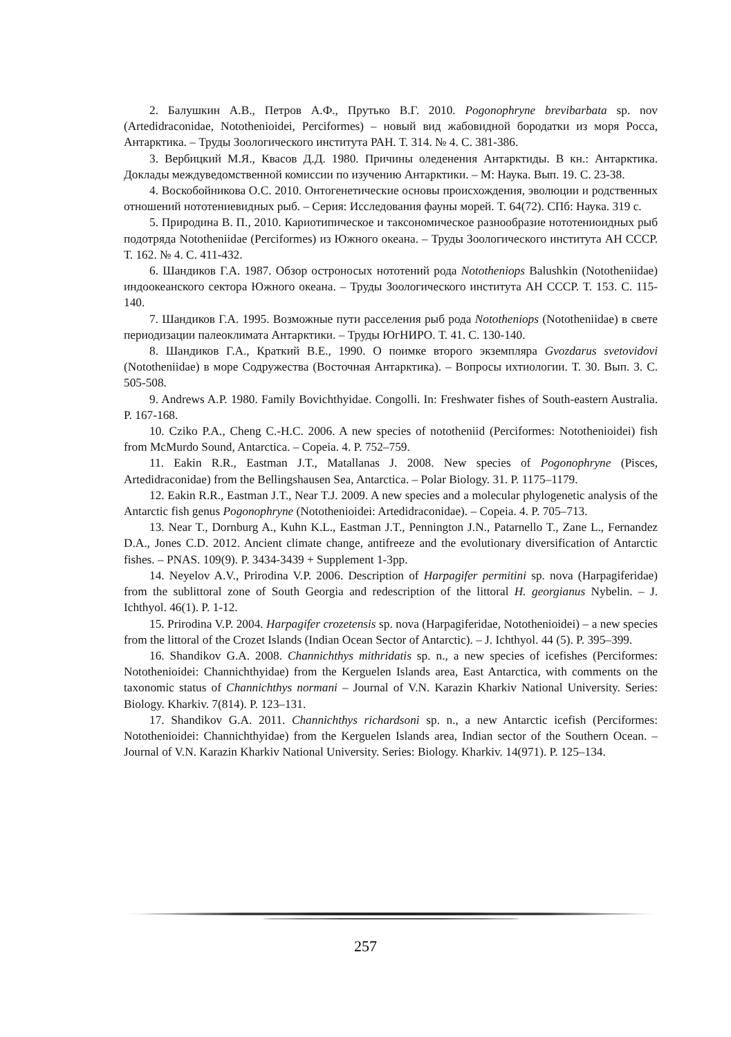2. Балушкин А.В., Петров А.Ф., Прутько В.Г. 2010. Pogonophryne brevibarbata sp. nov (Artedidraconidae, Notothenioidei, Perciformes) – новый вид жабовидной бородатки из моря Росса, Антарктика. – Труды Зоологического института РАН. Т. 314. № 4. С. 381-386.
3. Вербицкий М.Я., Квасов Д.Д. 1980. Причины оледенения Антарктиды. В кн.: Антарктика. Доклады междуведомственной комиссии по изучению Антарктики. – М: Наука. Вып. 19. С. 23-38.
4. Воскобойникова О.С. 2010. Онтогенетические основы происхождения, эволюции и родственных отношений нототениевидных рыб. – Серия: Исследования фауны морей. Т. 64(72). СПб: Наука. 319 с.
5. Природина В. П., 2010. Кариотипическое и таксономическое разнообразие нототениоидных рыб подотряда Nototheniidae (Perciformes) из Южного океана. – Труды Зоологического института АН СССР. Т. 162. № 4. С. 411-432.
6. Шандиков Г.А. 1987. Обзор остроносых нототений рода Nototheniops Balushkin (Nototheniidae) индоокеанского сектора Южного океана. – Труды Зоологического института АН СССР. Т. 153. С. 115-140.
7. Шандиков Г.А. 1995. Возможные пути расселения рыб рода Nototheniops (Nototheniidae) в свете периодизации палеоклимата Антарктики. – Труды ЮгНИРО. Т. 41. С. 130-140.
8. Шандиков Г.А., Краткий В.Е., 1990. О поимке второго экземпляра Gvozdarus svetovidovi (Nototheniidae) в море Содружества (Восточная Антарктика). – Вопросы ихтиологии. Т. 30. Вып. 3. С. 505-508.
9. Andrews A.P. 1980. Family Bovichthyidae. Congolli. In: Freshwater fishes of South-eastern Australia. P. 167-168.
10. Cziko P.A., Cheng C.-H.C. 2006. A new species of nototheniid (Perciformes: Notothenioidei) fish from McMurdo Sound, Antarctica. – Copeia. 4. P. 752–759.
11. Eakin R.R., Eastman J.T., Matallanas J. 2008. New species of Pogonophryne (Pisces, Artedidraconidae) from the Bellingshausen Sea, Antarctica. – Polar Biology. 31. P. 1175–1179.
12. Eakin R.R., Eastman J.T., Near T.J. 2009. A new species and a molecular phylogenetic analysis of the Antarctic fish genus Pogonophryne (Notothenioidei: Artedidraconidae). – Copeia. 4. P. 705–713.
13. Near T., Dornburg A., Kuhn K.L., Eastman J.T., Pennington J.N., Patarnello T., Zane L., Fernandez D.A., Jones C.D. 2012. Ancient climate change, antifreeze and the evolutionary diversification of Antarctic fishes. – PNAS. 109(9). P. 3434-3439 + Supplement 1-3pp.
14. Neyelov A.V., Prirodina V.P. 2006. Description of Harpagifer permitini sp. nova (Harpagiferidae) from the sublittoral zone of South Georgia and redescription of the littoral H. georgianus Nybelin. – J. Ichthyol. 46(1). P. 1-12.
15. Prirodina V.P. 2004. Harpagifer crozetensis sp. nova (Harpagiferidae, Notothenioidei) – a new species from the littoral of the Crozet Islands (Indian Ocean Sector of Antarctic). – J. Ichthyol. 44 (5). P. 395–399.
16. Shandikov G.A. 2008. Channichthys mithridatis sp. n., a new species of icefishes (Perciformes: Notothenioidei: Channichthyidae) from the Kerguelen Islands area, East Antarctica, with comments on the taxonomic status of Channichthys normani – Journal of V.N. Karazin Kharkiv National University. Series: Biology. Kharkiv. 7(814). P. 123–131.
17. Shandikov G.A. 2011. Channichthys richardsoni sp. n., a new Antarctic icefish (Perciformes: Notothenioidei: Channichthyidae) from the Kerguelen Islands area, Indian sector of the Southern Ocean. – Journal of V.N. Karazin Kharkiv National University. Series: Biology. Kharkiv. 14(971). P. 125–134.
257